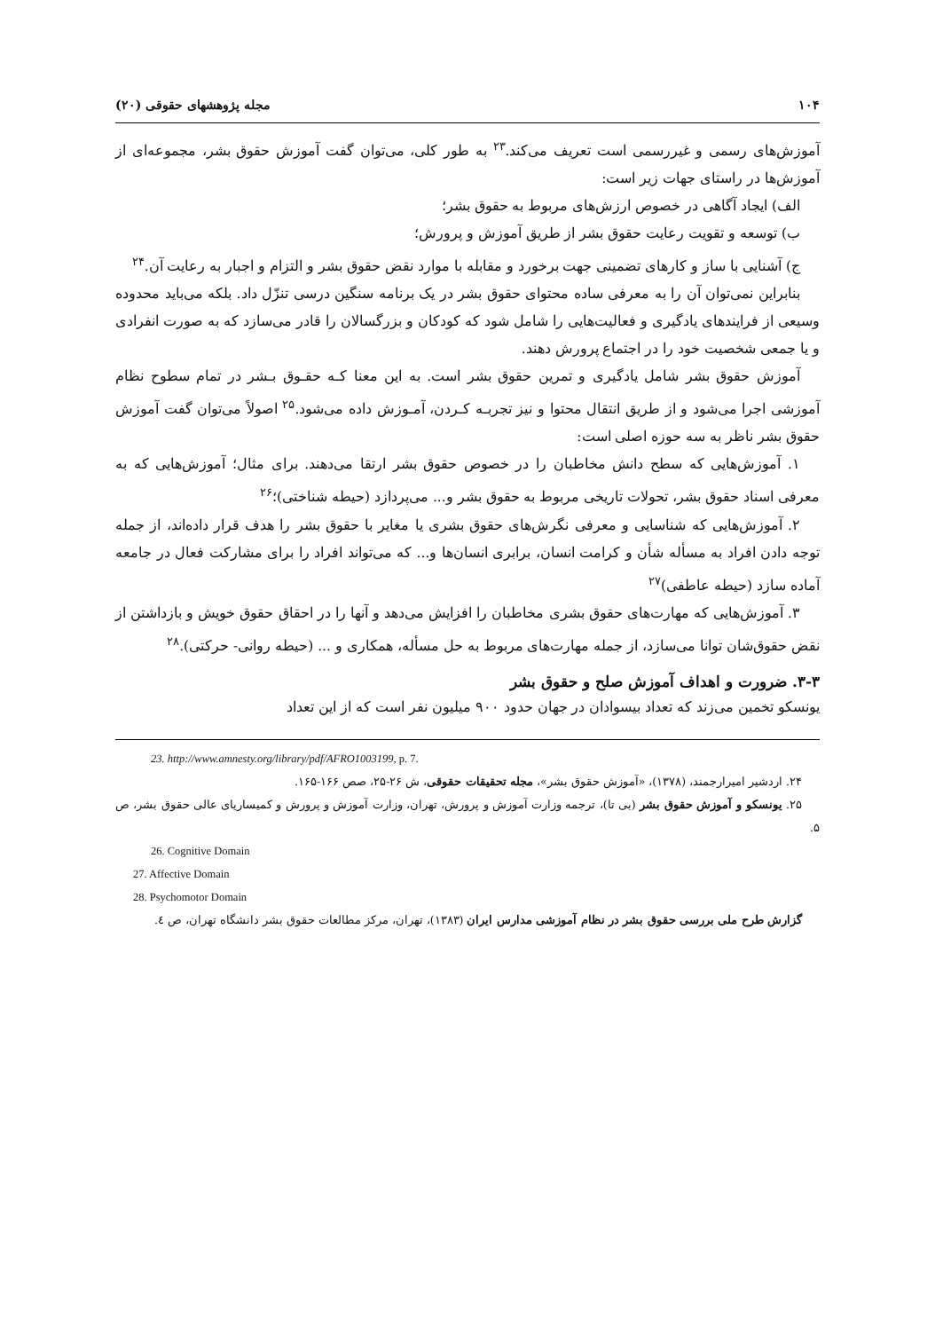۱۰۴ مجله پژوهشهای حقوقی (۲۰)
آموزش‌های رسمی و غیررسمی است تعریف می‌کند.<sup>۲۳</sup> به طور کلی، می‌توان گفت آموزش حقوق بشر، مجموعه‌ای از آموزش‌ها در راستای جهات زیر است:
الف) ایجاد آگاهی در خصوص ارزش‌های مربوط به حقوق بشر؛
ب) توسعه و تقویت رعایت حقوق بشر از طریق آموزش و پرورش؛
ج) آشنایی با ساز و کارهای تضمینی جهت برخورد و مقابله با موارد نقض حقوق بشر و التزام و اجبار به رعایت آن.<sup>۲۴</sup>
بنابراین نمی‌توان آن را به معرفی ساده محتوای حقوق بشر در یک برنامه سنگین درسی تنزّل داد. بلکه می‌باید محدوده وسیعی از فرایندهای یادگیری و فعالیت‌هایی را شامل شود که کودکان و بزرگسالان را قادر می‌سازد که به صورت انفرادی و یا جمعی شخصیت خود را در اجتماع پرورش دهند.
آموزش حقوق بشر شامل یادگیری و تمرین حقوق بشر است. به این معنا کـه حقـوق بـشر در تمام سطوح نظام آموزشی اجرا می‌شود و از طریق انتقال محتوا و نیز تجربـه کـردن، آمـوزش داده می‌شود.<sup>۲۵</sup> اصولاً می‌توان گفت آموزش حقوق بشر ناظر به سه حوزه اصلی است:
۱. آموزش‌هایی که سطح دانش مخاطبان را در خصوص حقوق بشر ارتقا می‌دهند. برای مثال؛ آموزش‌هایی که به معرفی اسناد حقوق بشر، تحولات تاریخی مربوط به حقوق بشر و... می‌پردازد (حیطه شناختی)؛<sup>۲۶</sup>
۲. آموزش‌هایی که شناسایی و معرفی نگرش‌های حقوق بشری یا مغایر با حقوق بشر را هدف قرار داده‌اند، از جمله توجه دادن افراد به مسأله شأن و کرامت انسان، برابری انسان‌ها و... که می‌تواند افراد را برای مشارکت فعال در جامعه آماده سازد (حیطه عاطفی)<sup>۲۷</sup>
۳. آموزش‌هایی که مهارت‌های حقوق بشری مخاطبان را افزایش می‌دهد و آنها را در احقاق حقوق خویش و بازداشتن از نقض حقوق‌شان توانا می‌سازد، از جمله مهارت‌های مربوط به حل مسأله، همکاری و ... (حیطه روانی- حرکتی).<sup>۲۸</sup>
۳-۳. ضرورت و اهداف آموزش صلح و حقوق بشر
یونسکو تخمین می‌زند که تعداد بیسوادان در جهان حدود ۹۰۰ میلیون نفر است که از این تعداد
23. http://www.amnesty.org/library/pdf/AFRO1003199, p. 7.
۲۴. اردشیر امیرارجمند، (۱۳۷۸)، «آموزش حقوق بشر»، مجله تحقیقات حقوقی، ش ۲۶-۲۵، صص ۱۶۶-۱۶۵.
۲۵. یونسکو و آموزش حقوق بشر (بی تا)، ترجمه وزارت آموزش و پرورش، تهران، وزارت آموزش و پرورش و کمیساریای عالی حقوق بشر، ص ۵.
26. Cognitive Domain
27. Affective Domain
28. Psychomotor Domain
گزارش طرح ملی بررسی حقوق بشر در نظام آموزشی مدارس ایران (۱۳۸۳)، تهران، مرکز مطالعات حقوق بشر دانشگاه تهران، ص ٤.